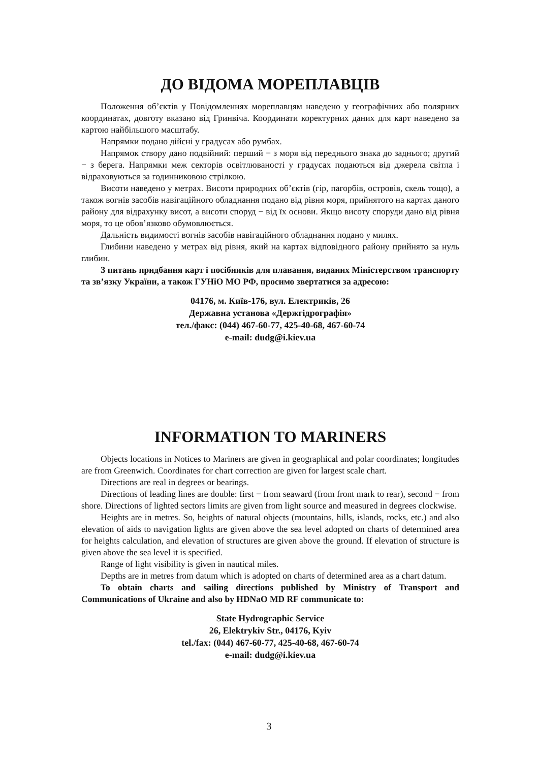ДО ВІДОМА МОРЕПЛАВЦІВ
Положення об’єктів у Повідомленнях мореплавцям наведено у географічних або полярних координатах, довготу вказано від Гринвіча. Координати коректурних даних для карт наведено за картою найбільшого масштабу.
Напрямки подано дійсні у градусах або румбах.
Напрямок створу дано подвійний: перший − з моря від переднього знака до заднього; другий − з берега. Напрямки меж секторів освітлюваності у градусах подаються від джерела світла і відраховуються за годинниковою стрілкою.
Висоти наведено у метрах. Висоти природних об’єктів (гір, пагорбів, островів, скель тощо), а також вогнів засобів навігаційного обладнання подано від рівня моря, прийнятого на картах даного району для відрахунку висот, а висоти споруд − від їх основи. Якщо висоту споруди дано від рівня моря, то це обов’язково обумовлюється.
Дальність видимості вогнів засобів навігаційного обладнання подано у милях.
Глибини наведено у метрах від рівня, який на картах відповідного району прийнято за нуль глибин.
З питань придбання карт і посібників для плавання, виданих Міністерством транспорту та зв’язку України, а також ГУНіО МО РФ, просимо звертатися за адресою:
04176, м. Київ-176, вул. Електриків, 26
Державна установа «Держгідрографія»
тел./факс: (044) 467-60-77, 425-40-68, 467-60-74
e-mail: dudg@i.kiev.ua
INFORMATION TO MARINERS
Objects locations in Notices to Mariners are given in geographical and polar coordinates; longitudes are from Greenwich. Coordinates for chart correction are given for largest scale chart.
Directions are real in degrees or bearings.
Directions of leading lines are double: first − from seaward (from front mark to rear), second − from shore. Directions of lighted sectors limits are given from light source and measured in degrees clockwise.
Heights are in metres. So, heights of natural objects (mountains, hills, islands, rocks, etc.) and also elevation of aids to navigation lights are given above the sea level adopted on charts of determined area for heights calculation, and elevation of structures are given above the ground. If elevation of structure is given above the sea level it is specified.
Range of light visibility is given in nautical miles.
Depths are in metres from datum which is adopted on charts of determined area as a chart datum.
To obtain charts and sailing directions published by Ministry of Transport and Communications of Ukraine and also by HDNaO MD RF communicate to:
State Hydrographic Service
26, Elektrykiv Str., 04176, Kyiv
tel./fax: (044) 467-60-77, 425-40-68, 467-60-74
e-mail: dudg@i.kiev.ua
3